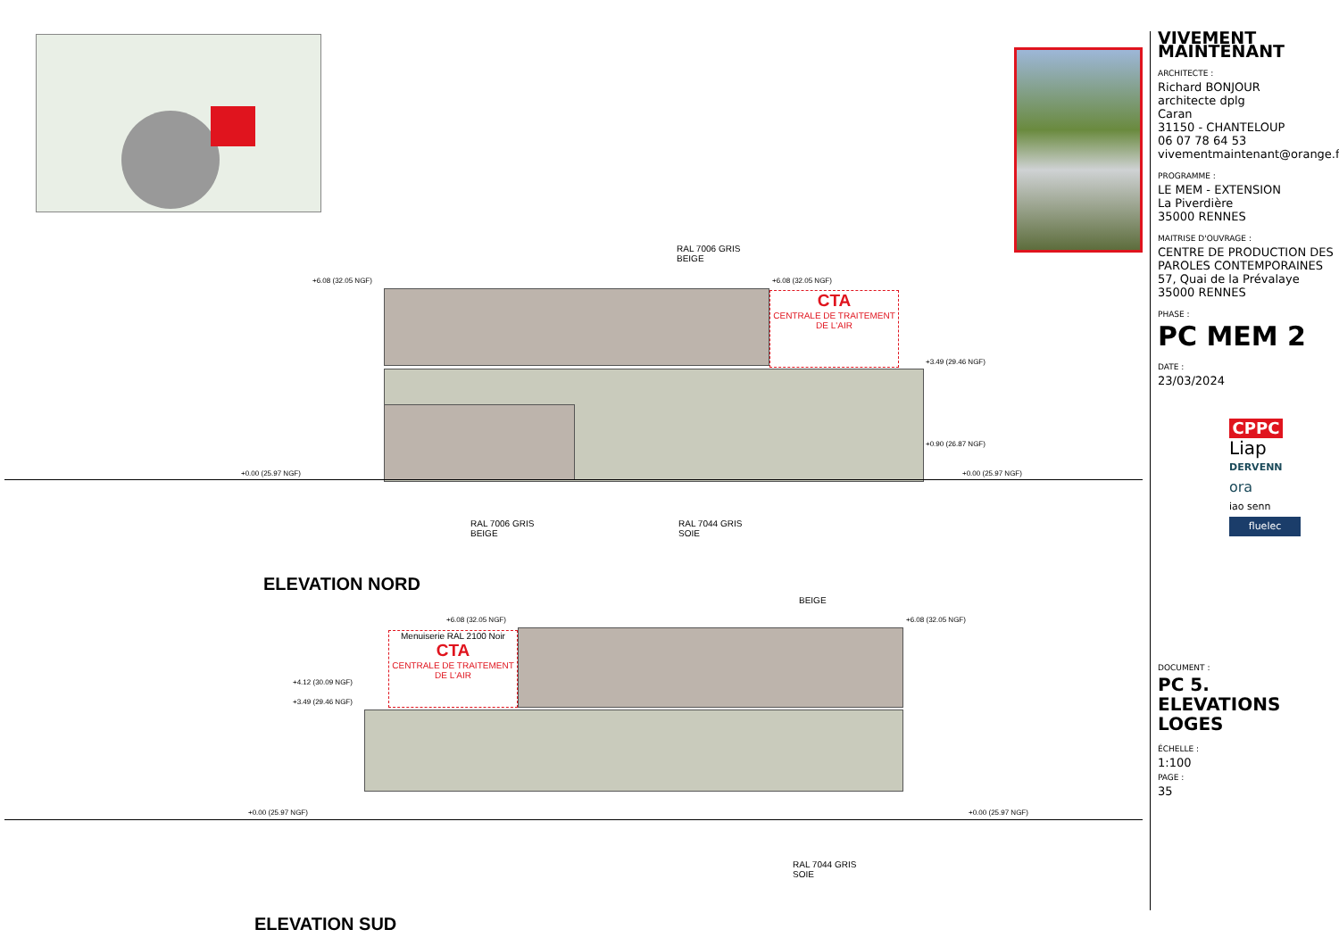RAL 7006 GRIS
BEIGE
+6.08 (32.05 NGF) +6.08 (32.05 NGF)
CTA
CENTRALE DE TRAITEMENT DE L'AIR
+3.49 (29.46 NGF)
+0.90 (26.87 NGF)
+0.00 (25.97 NGF) +0.00 (25.97 NGF)
RAL 7006 GRIS
BEIGE
RAL 7044 GRIS
SOIE
ELEVATION NORD
BEIGE
+6.08 (32.05 NGF) +6.08 (32.05 NGF)
Menuiserie RAL 2100 Noir
CTA
CENTRALE DE TRAITEMENT DE L'AIR
+4.12 (30.09 NGF)
+3.49 (29.46 NGF)
+0.00 (25.97 NGF) +0.00 (25.97 NGF)
RAL 7044 GRIS
SOIE
ELEVATION SUD
VIVEMENT MAINTENANT
ARCHITECTE :
Richard BONJOUR
architecte dplg
Caran
31150 - CHANTELOUP
06 07 78 64 53
vivementmaintenant@orange.fr
PROGRAMME :
LE MEM - EXTENSION
La Piverdière
35000 RENNES
MAITRISE D'OUVRAGE :
CENTRE DE PRODUCTION DES PAROLES CONTEMPORAINES
57, Quai de la Prévalaye
35000 RENNES
PHASE :
PC MEM 2
DATE :
23/03/2024
CPPC
Liap
DERVENN
ora
iao senn
fluelec
DOCUMENT :
PC 5. ELEVATIONS LOGES
ÉCHELLE :
1:100
PAGE :
35